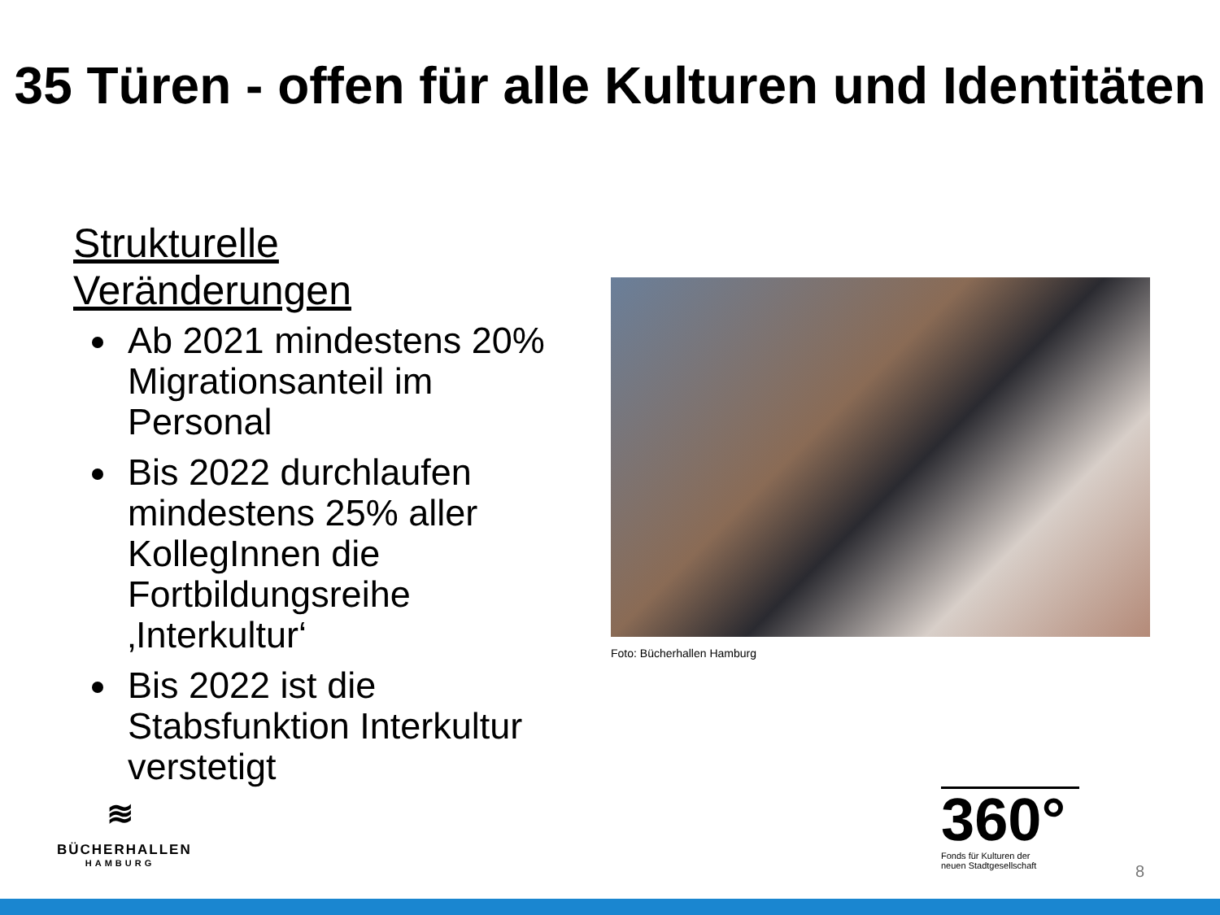35 Türen - offen für alle Kulturen und Identitäten
Strukturelle Veränderungen
Ab 2021 mindestens 20% Migrationsanteil im Personal
Bis 2022 durchlaufen mindestens 25% aller KollegInnen die Fortbildungsreihe ‚Interkultur‘
Bis 2022 ist die Stabsfunktion Interkultur verstetigt
Foto: Bücherhallen Hamburg
≋
BÜCHERHALLEN
HAMBURG
360°
Fonds für Kulturen der
neuen Stadtgesellschaft
8